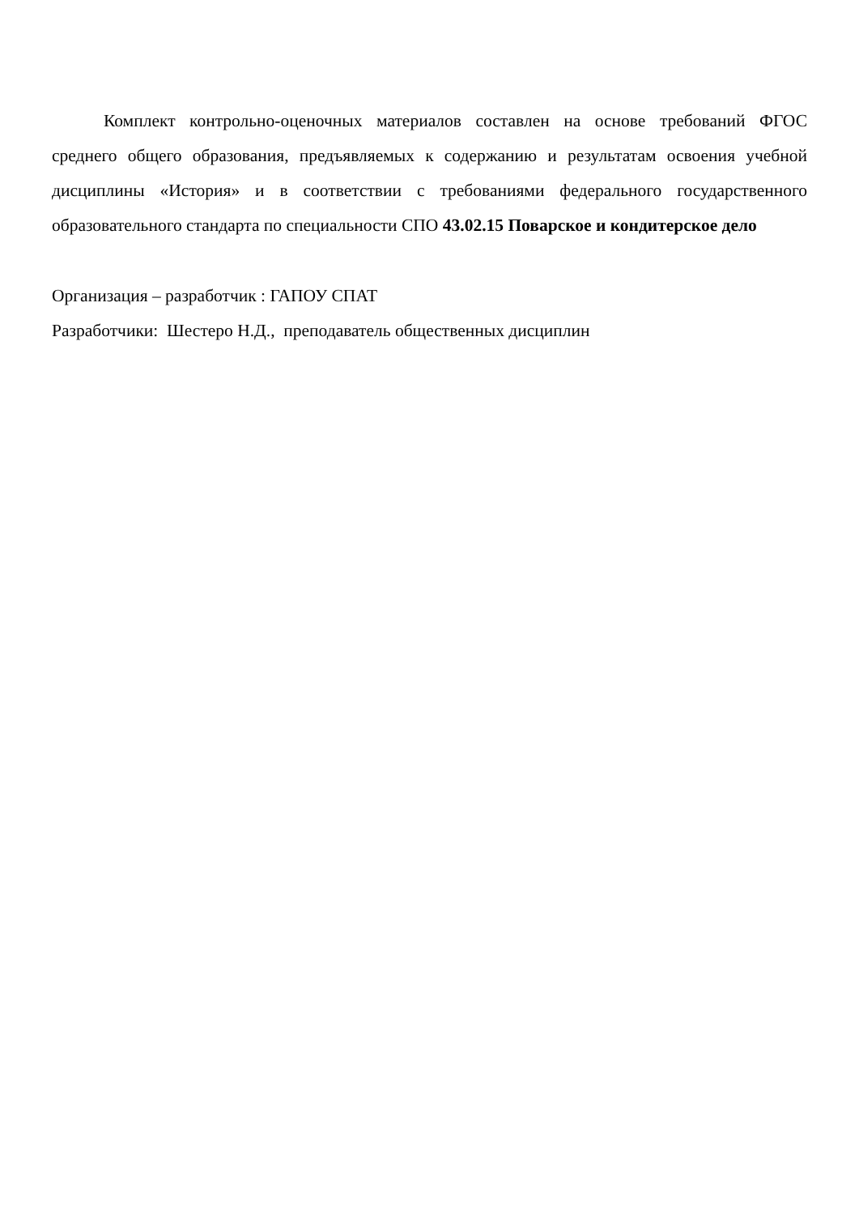Комплект контрольно-оценочных материалов составлен на основе требований ФГОС среднего общего образования, предъявляемых к содержанию и результатам освоения учебной дисциплины «История» и в соответствии с требованиями федерального государственного образовательного стандарта по специальности СПО 43.02.15 Поварское и кондитерское дело
Организация – разработчик : ГАПОУ СПАТ
Разработчики: Шестеро Н.Д., преподаватель общественных дисциплин